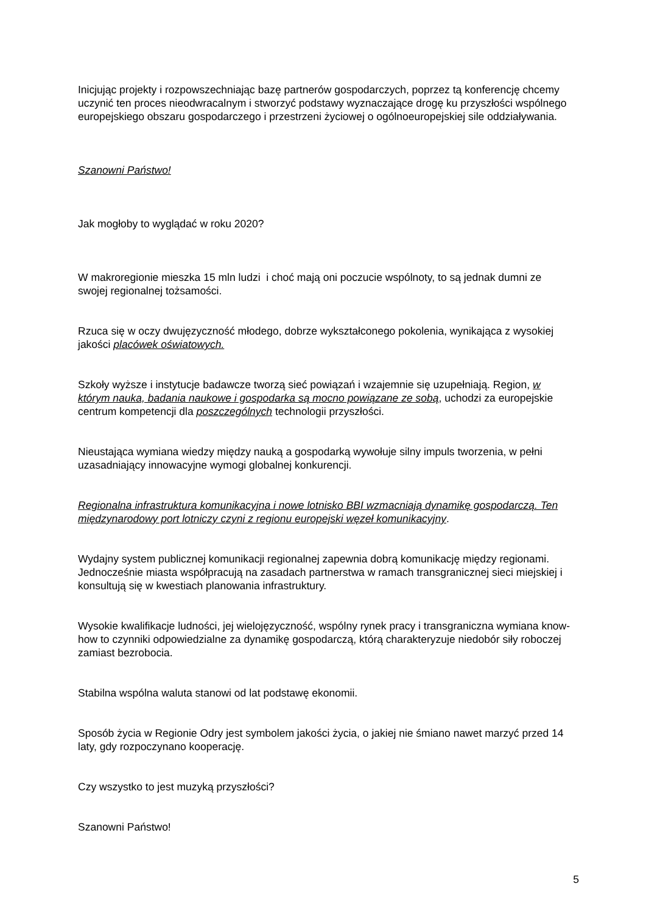Inicjując projekty i rozpowszechniając bazę partnerów gospodarczych, poprzez tą konferencję chcemy uczynić ten proces nieodwracalnym i stworzyć podstawy wyznaczające drogę ku przyszłości wspólnego europejskiego obszaru gospodarczego i przestrzeni życiowej o ogólnoeuropejskiej sile oddziaływania.
Szanowni Państwo!
Jak mogłoby to wyglądać w roku 2020?
W makroregionie mieszka 15 mln ludzi i choć mają oni poczucie wspólnoty, to są jednak dumni ze swojej regionalnej tożsamości.
Rzuca się w oczy dwujęzyczność młodego, dobrze wykształconego pokolenia, wynikająca z wysokiej jakości placówek oświatowych.
Szkoły wyższe i instytucje badawcze tworzą sieć powiązań i wzajemnie się uzupełniają. Region, w którym nauka, badania naukowe i gospodarka są mocno powiązane ze sobą, uchodzi za europejskie centrum kompetencji dla poszczególnych technologii przyszłości.
Nieustająca wymiana wiedzy między nauką a gospodarką wywołuje silny impuls tworzenia, w pełni uzasadniający innowacyjne wymogi globalnej konkurencji.
Regionalna infrastruktura komunikacyjna i nowe lotnisko BBI wzmacniają dynamikę gospodarczą. Ten międzynarodowy port lotniczy czyni z regionu europejski węzeł komunikacyjny.
Wydajny system publicznej komunikacji regionalnej zapewnia dobrą komunikację między regionami. Jednocześnie miasta współpracują na zasadach partnerstwa w ramach transgranicznej sieci miejskiej i konsultują się w kwestiach planowania infrastruktury.
Wysokie kwalifikacje ludności, jej wielojęzyczność, wspólny rynek pracy i transgraniczna wymiana know-how to czynniki odpowiedzialne za dynamikę gospodarczą, którą charakteryzuje niedobór siły roboczej zamiast bezrobocia.
Stabilna wspólna waluta stanowi od lat podstawę ekonomii.
Sposób życia w Regionie Odry jest symbolem jakości życia, o jakiej nie śmiano nawet marzyć przed 14 laty, gdy rozpoczynano kooperację.
Czy wszystko to jest muzyką przyszłości?
Szanowni Państwo!
5